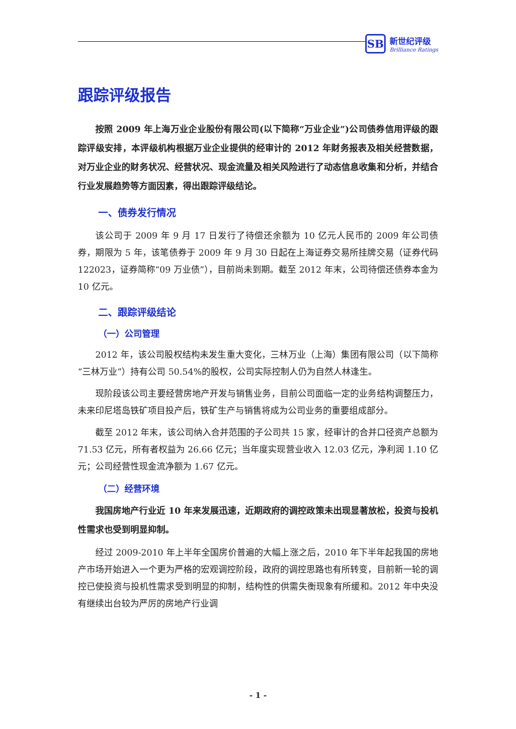SB
新世纪评级
Brilliance Ratings
跟踪评级报告
按照 2009 年上海万业企业股份有限公司(以下简称“万业企业”)公司债券信用评级的跟踪评级安排，本评级机构根据万业企业提供的经审计的 2012 年财务报表及相关经营数据，对万业企业的财务状况、经营状况、现金流量及相关风险进行了动态信息收集和分析，并结合行业发展趋势等方面因素，得出跟踪评级结论。
一、债券发行情况
该公司于 2009 年 9 月 17 日发行了待偿还余额为 10 亿元人民币的 2009 年公司债券，期限为 5 年，该笔债券于 2009 年 9 月 30 日起在上海证券交易所挂牌交易（证券代码 122023，证券简称“09 万业债”），目前尚未到期。截至 2012 年末，公司待偿还债券本金为 10 亿元。
二、跟踪评级结论
（一）公司管理
2012 年，该公司股权结构未发生重大变化，三林万业（上海）集团有限公司（以下简称“三林万业”）持有公司 50.54%的股权，公司实际控制人仍为自然人林逢生。
现阶段该公司主要经营房地产开发与销售业务，目前公司面临一定的业务结构调整压力，未来印尼塔岛铁矿项目投产后，铁矿生产与销售将成为公司业务的重要组成部分。
截至 2012 年末，该公司纳入合并范围的子公司共 15 家，经审计的合并口径资产总额为 71.53 亿元，所有者权益为 26.66 亿元；当年度实现营业收入 12.03 亿元，净利润 1.10 亿元；公司经营性现金流净额为 1.67 亿元。
（二）经营环境
我国房地产行业近 10 年来发展迅速，近期政府的调控政策未出现显著放松，投资与投机性需求也受到明显抑制。
经过 2009-2010 年上半年全国房价普遍的大幅上涨之后，2010 年下半年起我国的房地产市场开始进入一个更为严格的宏观调控阶段，政府的调控思路也有所转变，目前新一轮的调控已使投资与投机性需求受到明显的抑制，结构性的供需失衡现象有所缓和。2012 年中央没有继续出台较为严厉的房地产行业调
- 1 -